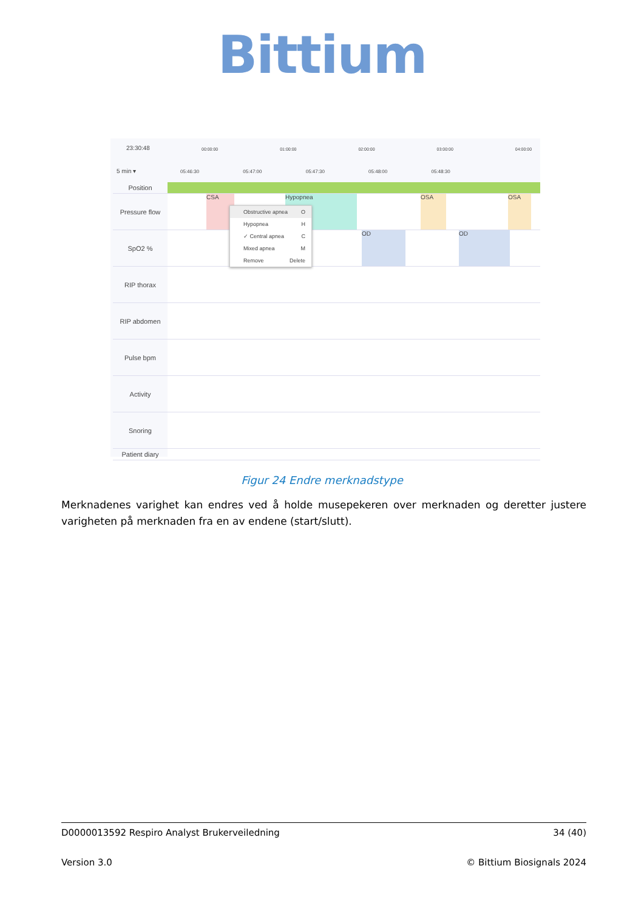Bittium
23:30:48
5 min ▾
00:00:00 01:00:00 02:00:00 03:00:00 04:00:00
05:46:30 05:47:00 05:47:30 05:48:00 05:48:30
Position
Pressure flow
CSA Hypopnea OSA OSA
SpO2 %
OD OD
RIP thorax
RIP abdomen
Pulse bpm
Activity
Snoring
Patient diary
Obstructive apnea O
Hypopnea H
✓ Central apnea C
Mixed apnea M
Remove Delete
Figur 24 Endre merknadstype
Merknadenes varighet kan endres ved å holde musepekeren over merknaden og deretter justere varigheten på merknaden fra en av endene (start/slutt).
D0000013592 Respiro Analyst Brukerveiledning 34 (40)
Version 3.0 © Bittium Biosignals 2024